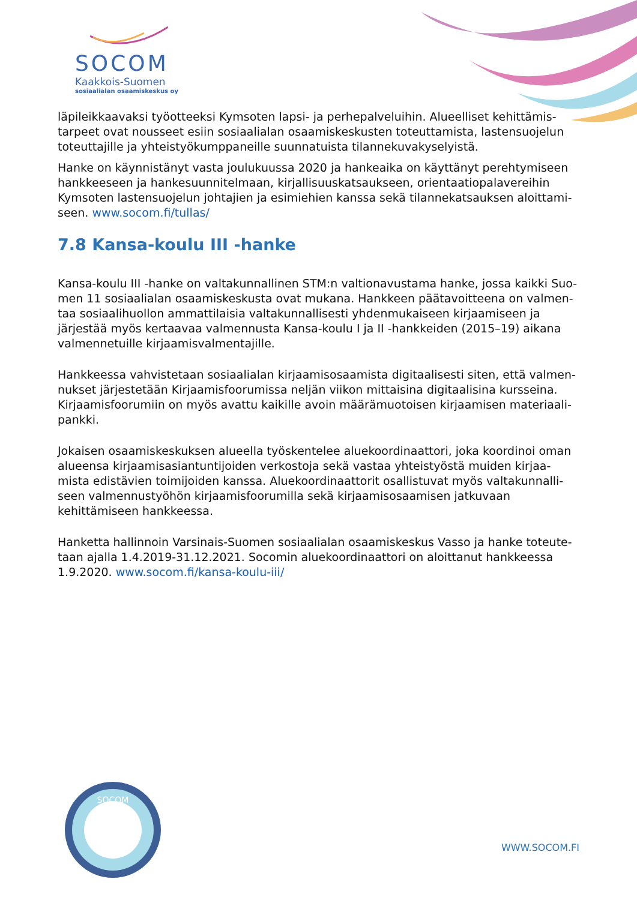SOCOM
Kaakkois-Suomen
sosiaalialan osaamiskeskus oy
läpileikkaavaksi työotteeksi Kymsoten lapsi- ja perhepalveluihin. Alueelliset kehittämis-tarpeet ovat nousseet esiin sosiaalialan osaamiskeskusten toteuttamista, lastensuojelun toteuttajille ja yhteistyökumppaneille suunnatuista tilannekuvakyselyistä.
Hanke on käynnistänyt vasta joulukuussa 2020 ja hankeaika on käyttänyt perehtymiseen hankkeeseen ja hankesuunnitelmaan, kirjallisuuskatsaukseen, orientaatiopalavereihin Kymsoten lastensuojelun johtajien ja esimiehien kanssa sekä tilannekatsauksen aloittami-seen. www.socom.fi/tullas/
7.8 Kansa-koulu III -hanke
Kansa-koulu III -hanke on valtakunnallinen STM:n valtionavustama hanke, jossa kaikki Suo-men 11 sosiaalialan osaamiskeskusta ovat mukana. Hankkeen päätavoitteena on valmen-taa sosiaalihuollon ammattilaisia valtakunnallisesti yhdenmukaiseen kirjaamiseen ja järjestää myös kertaavaa valmennusta Kansa-koulu I ja II -hankkeiden (2015–19) aikana valmennetuille kirjaamisvalmentajille.
Hankkeessa vahvistetaan sosiaalialan kirjaamisosaamista digitaalisesti siten, että valmen-nukset järjestetään Kirjaamisfoorumissa neljän viikon mittaisina digitaalisina kursseina. Kirjaamisfoorumiin on myös avattu kaikille avoin määrämuotoisen kirjaamisen materiaali-pankki.
Jokaisen osaamiskeskuksen alueella työskentelee aluekoordinaattori, joka koordinoi oman alueensa kirjaamisasiantuntijoiden verkostoja sekä vastaa yhteistyöstä muiden kirjaa-mista edistävien toimijoiden kanssa. Aluekoordinaattorit osallistuvat myös valtakunnalli-seen valmennustyöhön kirjaamisfoorumilla sekä kirjaamisosaamisen jatkuvaan kehittämiseen hankkeessa.
Hanketta hallinnoin Varsinais-Suomen sosiaalialan osaamiskeskus Vasso ja hanke toteute-taan ajalla 1.4.2019-31.12.2021. Socomin aluekoordinaattori on aloittanut hankkeessa 1.9.2020. www.socom.fi/kansa-koulu-iii/
SOCOM
WWW.SOCOM.FI